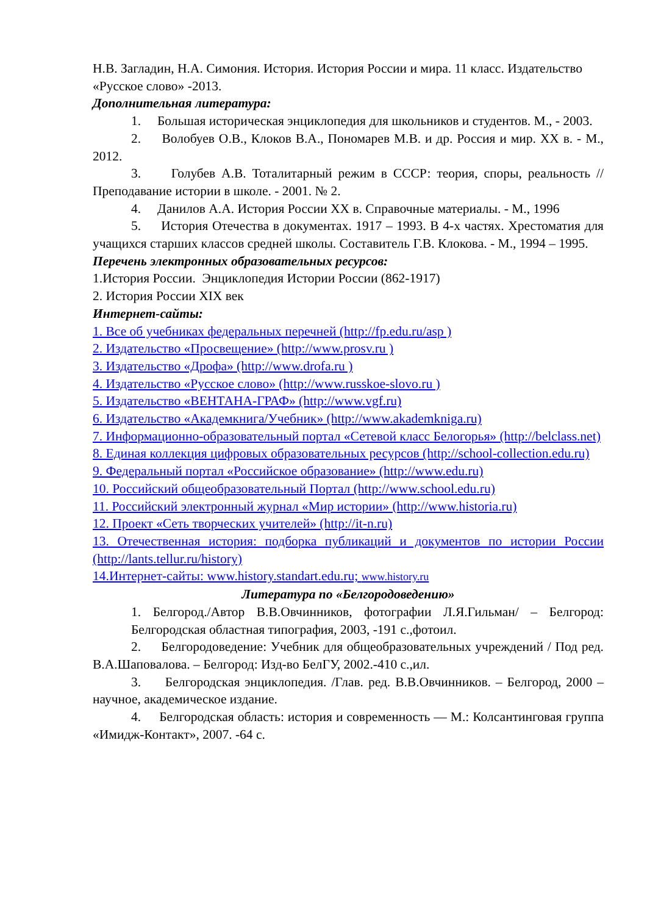Н.В. Загладин, Н.А. Симония. История. История России и мира. 11 класс. Издательство «Русское слово» -2013.
Дополнительная литература:
1. Большая историческая энциклопедия для школьников и студентов. М., - 2003.
2. Волобуев О.В., Клоков В.А., Пономарев М.В. и др. Россия и мир. XX в. - М., 2012.
3. Голубев А.В. Тоталитарный режим в СССР: теория, споры, реальность // Преподавание истории в школе. - 2001. № 2.
4. Данилов А.А. История России XX в. Справочные материалы. - М., 1996
5. История Отечества в документах. 1917 – 1993. В 4-х частях. Хрестоматия для учащихся старших классов средней школы. Составитель Г.В. Клокова. - М., 1994 – 1995.
Перечень электронных образовательных ресурсов:
1.История России. Энциклопедия Истории России (862-1917)
2. История России XIX век
Интернет-сайты:
1. Все об учебниках федеральных перечней (http://fp.edu.ru/asp )
2. Издательство «Просвещение» (http://www.prosv.ru )
3. Издательство «Дрофа» (http://www.drofa.ru )
4. Издательство «Русское слово» (http://www.russkoe-slovo.ru )
5. Издательство «ВЕНТАНА-ГРАФ» (http://www.vgf.ru)
6. Издательство «Академкнига/Учебник» (http://www.akademkniga.ru)
7. Информационно-образовательный портал «Сетевой класс Белогорья» (http://belclass.net)
8. Единая коллекция цифровых образовательных ресурсов (http://school-collection.edu.ru)
9. Федеральный портал «Российское образование» (http://www.edu.ru)
10. Российский общеобразовательный Портал (http://www.school.edu.ru)
11. Российский электронный журнал «Мир истории» (http://www.historia.ru)
12. Проект «Сеть творческих учителей» (http://it-n.ru)
13. Отечественная история: подборка публикаций и документов по истории России (http://lants.tellur.ru/history)
14.Интернет-сайты: www.history.standart.edu.ru; www.history.ru
Литература по «Белгородоведению»
1. Белгород./Автор В.В.Овчинников, фотографии Л.Я.Гильман/ – Белгород: Белгородская областная типография, 2003, -191 с.,фотоил.
2. Белгородоведение: Учебник для общеобразовательных учреждений / Под ред. В.А.Шаповалова. – Белгород: Изд-во БелГУ, 2002.-410 с.,ил.
3. Белгородская энциклопедия. /Глав. ред. В.В.Овчинников. – Белгород, 2000 – научное, академическое издание.
4. Белгородская область: история и современность — М.: Колсантинговая группа «Имидж-Контакт», 2007. -64 с.